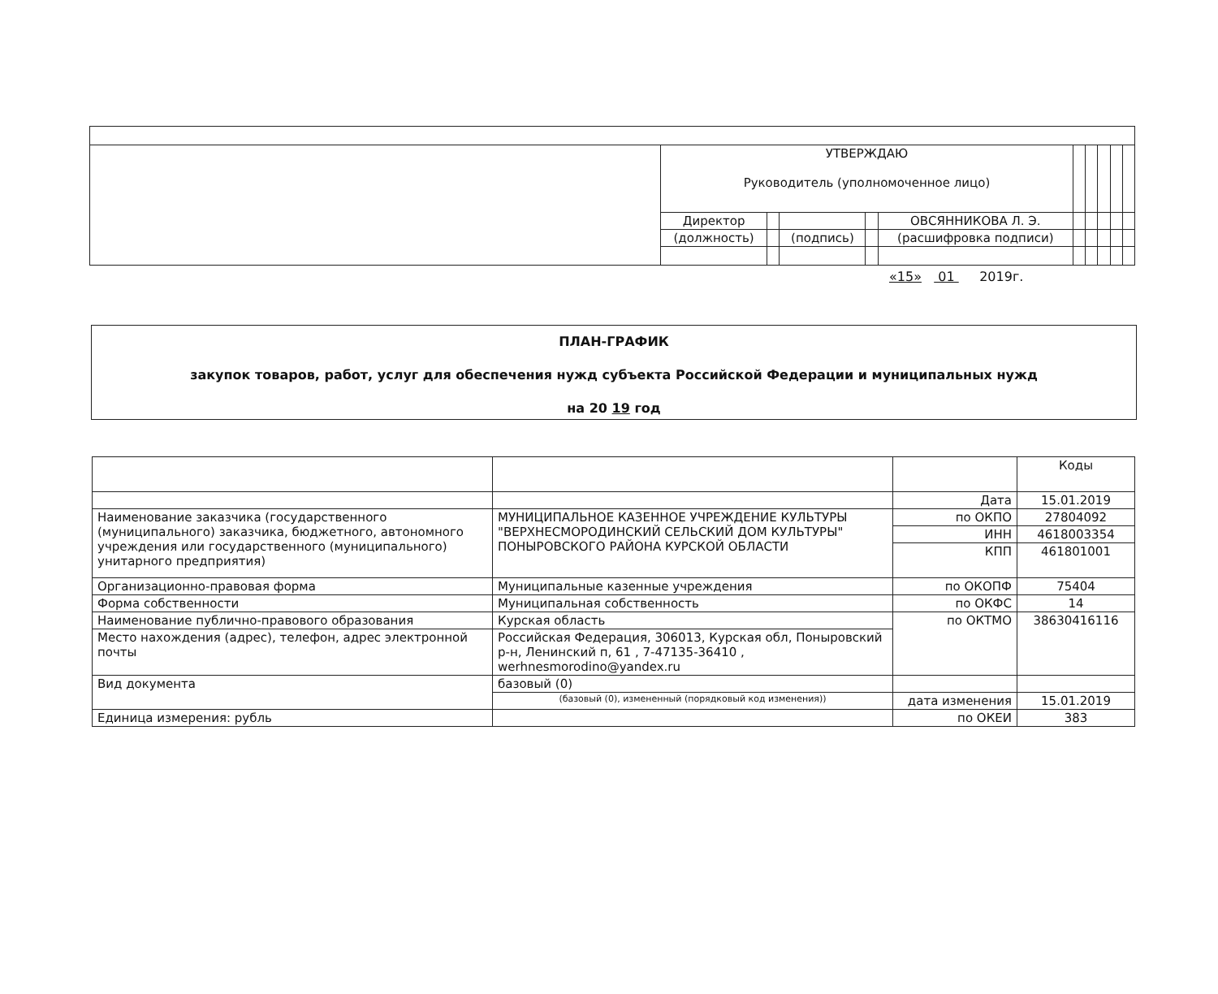| | УТВЕРЖДАЮ Руководитель (уполномоченное лицо) | | | | | | | | | |
| | Директор | | | | ОВСЯННИКОВА Л. Э. | | | | | |
| | (должность) | | (подпись) | | (расшифровка подписи) | | | | | |
«15» 01 2019г.
ПЛАН-ГРАФИК
закупок товаров, работ, услуг для обеспечения нужд субъекта Российской Федерации и муниципальных нужд
на 20 19 год
| | | | Коды |
| | | Дата | 15.01.2019 |
| Наименование заказчика (государственного (муниципального) заказчика, бюджетного, автономного учреждения или государственного (муниципального) унитарного предприятия) | МУНИЦИПАЛЬНОЕ КАЗЕННОЕ УЧРЕЖДЕНИЕ КУЛЬТУРЫ "ВЕРХНЕСМОРОДИНСКИЙ СЕЛЬСКИЙ ДОМ КУЛЬТУРЫ" ПОНЫРОВСКОГО РАЙОНА КУРСКОЙ ОБЛАСТИ | по ОКПО | 27804092 |
| | | ИНН | 4618003354 |
| | | КПП | 461801001 |
| Организационно-правовая форма | Муниципальные казенные учреждения | по ОКОПФ | 75404 |
| Форма собственности | Муниципальная собственность | по ОКФС | 14 |
| Наименование публично-правового образования | Курская область | по ОКТМО | 38630416116 |
| Место нахождения (адрес), телефон, адрес электронной почты | Российская Федерация, 306013, Курская обл, Поныровский р-н, Ленинский п, 61 , 7-47135-36410 , werhnesmorodino@yandex.ru | | |
| Вид документа | базовый (0) | | |
| | (базовый (0), измененный (порядковый код изменения)) | дата изменения | 15.01.2019 |
| Единица измерения: рубль | | по ОКЕИ | 383 |